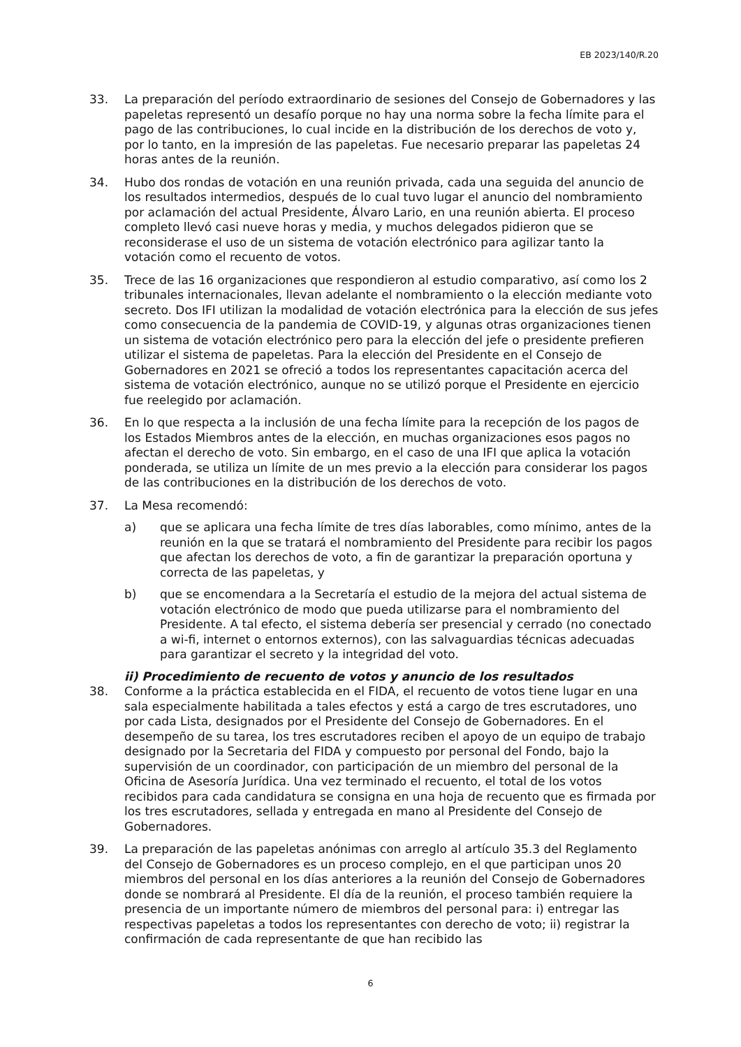EB 2023/140/R.20
33. La preparación del período extraordinario de sesiones del Consejo de Gobernadores y las papeletas representó un desafío porque no hay una norma sobre la fecha límite para el pago de las contribuciones, lo cual incide en la distribución de los derechos de voto y, por lo tanto, en la impresión de las papeletas. Fue necesario preparar las papeletas 24 horas antes de la reunión.
34. Hubo dos rondas de votación en una reunión privada, cada una seguida del anuncio de los resultados intermedios, después de lo cual tuvo lugar el anuncio del nombramiento por aclamación del actual Presidente, Álvaro Lario, en una reunión abierta. El proceso completo llevó casi nueve horas y media, y muchos delegados pidieron que se reconsiderase el uso de un sistema de votación electrónico para agilizar tanto la votación como el recuento de votos.
35. Trece de las 16 organizaciones que respondieron al estudio comparativo, así como los 2 tribunales internacionales, llevan adelante el nombramiento o la elección mediante voto secreto. Dos IFI utilizan la modalidad de votación electrónica para la elección de sus jefes como consecuencia de la pandemia de COVID-19, y algunas otras organizaciones tienen un sistema de votación electrónico pero para la elección del jefe o presidente prefieren utilizar el sistema de papeletas. Para la elección del Presidente en el Consejo de Gobernadores en 2021 se ofreció a todos los representantes capacitación acerca del sistema de votación electrónico, aunque no se utilizó porque el Presidente en ejercicio fue reelegido por aclamación.
36. En lo que respecta a la inclusión de una fecha límite para la recepción de los pagos de los Estados Miembros antes de la elección, en muchas organizaciones esos pagos no afectan el derecho de voto. Sin embargo, en el caso de una IFI que aplica la votación ponderada, se utiliza un límite de un mes previo a la elección para considerar los pagos de las contribuciones en la distribución de los derechos de voto.
37. La Mesa recomendó:
a) que se aplicara una fecha límite de tres días laborables, como mínimo, antes de la reunión en la que se tratará el nombramiento del Presidente para recibir los pagos que afectan los derechos de voto, a fin de garantizar la preparación oportuna y correcta de las papeletas, y
b) que se encomendara a la Secretaría el estudio de la mejora del actual sistema de votación electrónico de modo que pueda utilizarse para el nombramiento del Presidente. A tal efecto, el sistema debería ser presencial y cerrado (no conectado a wi-fi, internet o entornos externos), con las salvaguardias técnicas adecuadas para garantizar el secreto y la integridad del voto.
ii) Procedimiento de recuento de votos y anuncio de los resultados
38. Conforme a la práctica establecida en el FIDA, el recuento de votos tiene lugar en una sala especialmente habilitada a tales efectos y está a cargo de tres escrutadores, uno por cada Lista, designados por el Presidente del Consejo de Gobernadores. En el desempeño de su tarea, los tres escrutadores reciben el apoyo de un equipo de trabajo designado por la Secretaria del FIDA y compuesto por personal del Fondo, bajo la supervisión de un coordinador, con participación de un miembro del personal de la Oficina de Asesoría Jurídica. Una vez terminado el recuento, el total de los votos recibidos para cada candidatura se consigna en una hoja de recuento que es firmada por los tres escrutadores, sellada y entregada en mano al Presidente del Consejo de Gobernadores.
39. La preparación de las papeletas anónimas con arreglo al artículo 35.3 del Reglamento del Consejo de Gobernadores es un proceso complejo, en el que participan unos 20 miembros del personal en los días anteriores a la reunión del Consejo de Gobernadores donde se nombrará al Presidente. El día de la reunión, el proceso también requiere la presencia de un importante número de miembros del personal para: i) entregar las respectivas papeletas a todos los representantes con derecho de voto; ii) registrar la confirmación de cada representante de que han recibido las
6